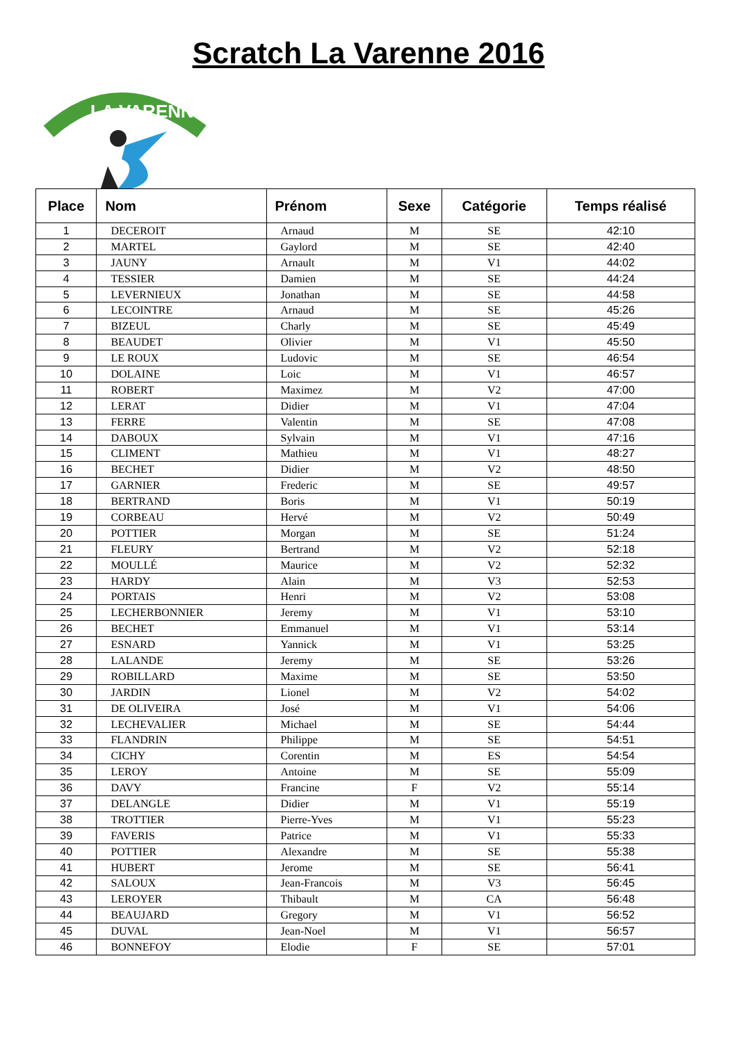Scratch La Varenne 2016
LA VARENNE
| Place | Nom | Prénom | Sexe | Catégorie | Temps réalisé |
| --- | --- | --- | --- | --- | --- |
| 1 | DECEROIT | Arnaud | M | SE | 42:10 |
| 2 | MARTEL | Gaylord | M | SE | 42:40 |
| 3 | JAUNY | Arnault | M | V1 | 44:02 |
| 4 | TESSIER | Damien | M | SE | 44:24 |
| 5 | LEVERNIEUX | Jonathan | M | SE | 44:58 |
| 6 | LECOINTRE | Arnaud | M | SE | 45:26 |
| 7 | BIZEUL | Charly | M | SE | 45:49 |
| 8 | BEAUDET | Olivier | M | V1 | 45:50 |
| 9 | LE ROUX | Ludovic | M | SE | 46:54 |
| 10 | DOLAINE | Loic | M | V1 | 46:57 |
| 11 | ROBERT | Maximez | M | V2 | 47:00 |
| 12 | LERAT | Didier | M | V1 | 47:04 |
| 13 | FERRE | Valentin | M | SE | 47:08 |
| 14 | DABOUX | Sylvain | M | V1 | 47:16 |
| 15 | CLIMENT | Mathieu | M | V1 | 48:27 |
| 16 | BECHET | Didier | M | V2 | 48:50 |
| 17 | GARNIER | Frederic | M | SE | 49:57 |
| 18 | BERTRAND | Boris | M | V1 | 50:19 |
| 19 | CORBEAU | Hervé | M | V2 | 50:49 |
| 20 | POTTIER | Morgan | M | SE | 51:24 |
| 21 | FLEURY | Bertrand | M | V2 | 52:18 |
| 22 | MOULLÉ | Maurice | M | V2 | 52:32 |
| 23 | HARDY | Alain | M | V3 | 52:53 |
| 24 | PORTAIS | Henri | M | V2 | 53:08 |
| 25 | LECHERBONNIER | Jeremy | M | V1 | 53:10 |
| 26 | BECHET | Emmanuel | M | V1 | 53:14 |
| 27 | ESNARD | Yannick | M | V1 | 53:25 |
| 28 | LALANDE | Jeremy | M | SE | 53:26 |
| 29 | ROBILLARD | Maxime | M | SE | 53:50 |
| 30 | JARDIN | Lionel | M | V2 | 54:02 |
| 31 | DE OLIVEIRA | José | M | V1 | 54:06 |
| 32 | LECHEVALIER | Michael | M | SE | 54:44 |
| 33 | FLANDRIN | Philippe | M | SE | 54:51 |
| 34 | CICHY | Corentin | M | ES | 54:54 |
| 35 | LEROY | Antoine | M | SE | 55:09 |
| 36 | DAVY | Francine | F | V2 | 55:14 |
| 37 | DELANGLE | Didier | M | V1 | 55:19 |
| 38 | TROTTIER | Pierre-Yves | M | V1 | 55:23 |
| 39 | FAVERIS | Patrice | M | V1 | 55:33 |
| 40 | POTTIER | Alexandre | M | SE | 55:38 |
| 41 | HUBERT | Jerome | M | SE | 56:41 |
| 42 | SALOUX | Jean-Francois | M | V3 | 56:45 |
| 43 | LEROYER | Thibault | M | CA | 56:48 |
| 44 | BEAUJARD | Gregory | M | V1 | 56:52 |
| 45 | DUVAL | Jean-Noel | M | V1 | 56:57 |
| 46 | BONNEFOY | Elodie | F | SE | 57:01 |